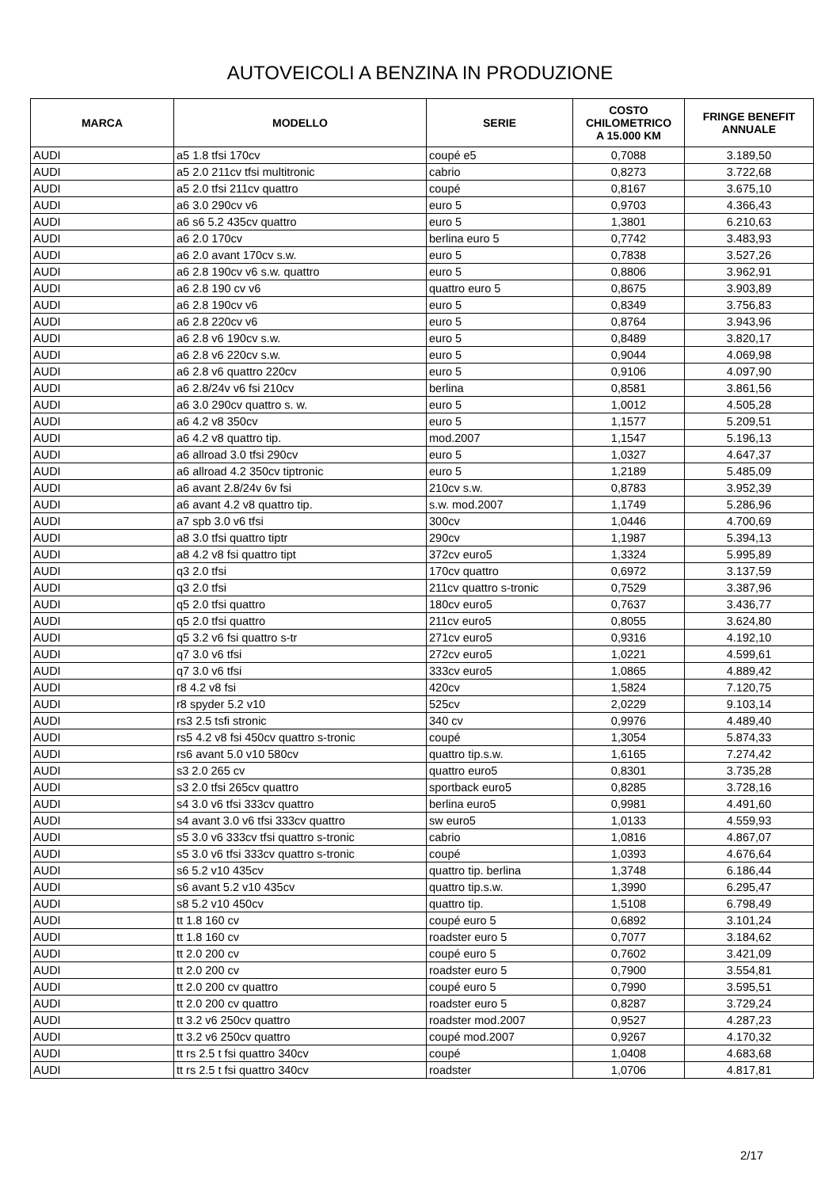AUTOVEICOLI A BENZINA IN PRODUZIONE
| MARCA | MODELLO | SERIE | COSTO CHILOMETRICO A 15.000 KM | FRINGE BENEFIT ANNUALE |
| --- | --- | --- | --- | --- |
| AUDI | a5 1.8 tfsi 170cv | coupé e5 | 0,7088 | 3.189,50 |
| AUDI | a5 2.0 211cv tfsi multitronic | cabrio | 0,8273 | 3.722,68 |
| AUDI | a5 2.0 tfsi 211cv quattro | coupé | 0,8167 | 3.675,10 |
| AUDI | a6 3.0 290cv v6 | euro 5 | 0,9703 | 4.366,43 |
| AUDI | a6 s6 5.2 435cv quattro | euro 5 | 1,3801 | 6.210,63 |
| AUDI | a6 2.0 170cv | berlina euro 5 | 0,7742 | 3.483,93 |
| AUDI | a6 2.0 avant 170cv s.w. | euro 5 | 0,7838 | 3.527,26 |
| AUDI | a6 2.8 190cv v6 s.w. quattro | euro 5 | 0,8806 | 3.962,91 |
| AUDI | a6 2.8 190 cv v6 | quattro euro 5 | 0,8675 | 3.903,89 |
| AUDI | a6 2.8 190cv v6 | euro 5 | 0,8349 | 3.756,83 |
| AUDI | a6 2.8 220cv v6 | euro 5 | 0,8764 | 3.943,96 |
| AUDI | a6 2.8 v6 190cv s.w. | euro 5 | 0,8489 | 3.820,17 |
| AUDI | a6 2.8 v6 220cv s.w. | euro 5 | 0,9044 | 4.069,98 |
| AUDI | a6 2.8 v6 quattro 220cv | euro 5 | 0,9106 | 4.097,90 |
| AUDI | a6 2.8/24v v6 fsi 210cv | berlina | 0,8581 | 3.861,56 |
| AUDI | a6 3.0 290cv quattro s. w. | euro 5 | 1,0012 | 4.505,28 |
| AUDI | a6 4.2 v8 350cv | euro 5 | 1,1577 | 5.209,51 |
| AUDI | a6 4.2 v8 quattro tip. | mod.2007 | 1,1547 | 5.196,13 |
| AUDI | a6 allroad 3.0 tfsi 290cv | euro 5 | 1,0327 | 4.647,37 |
| AUDI | a6 allroad 4.2 350cv tiptronic | euro 5 | 1,2189 | 5.485,09 |
| AUDI | a6 avant 2.8/24v 6v fsi | 210cv s.w. | 0,8783 | 3.952,39 |
| AUDI | a6 avant 4.2 v8 quattro tip. | s.w. mod.2007 | 1,1749 | 5.286,96 |
| AUDI | a7 spb 3.0 v6 tfsi | 300cv | 1,0446 | 4.700,69 |
| AUDI | a8 3.0 tfsi quattro tiptr | 290cv | 1,1987 | 5.394,13 |
| AUDI | a8 4.2 v8 fsi quattro tipt | 372cv euro5 | 1,3324 | 5.995,89 |
| AUDI | q3 2.0 tfsi | 170cv quattro | 0,6972 | 3.137,59 |
| AUDI | q3 2.0 tfsi | 211cv quattro s-tronic | 0,7529 | 3.387,96 |
| AUDI | q5 2.0 tfsi quattro | 180cv euro5 | 0,7637 | 3.436,77 |
| AUDI | q5 2.0 tfsi quattro | 211cv euro5 | 0,8055 | 3.624,80 |
| AUDI | q5 3.2 v6 fsi quattro s-tr | 271cv euro5 | 0,9316 | 4.192,10 |
| AUDI | q7 3.0 v6 tfsi | 272cv euro5 | 1,0221 | 4.599,61 |
| AUDI | q7 3.0 v6 tfsi | 333cv euro5 | 1,0865 | 4.889,42 |
| AUDI | r8 4.2 v8 fsi | 420cv | 1,5824 | 7.120,75 |
| AUDI | r8 spyder 5.2 v10 | 525cv | 2,0229 | 9.103,14 |
| AUDI | rs3 2.5 tsfi stronic | 340 cv | 0,9976 | 4.489,40 |
| AUDI | rs5 4.2 v8 fsi 450cv quattro s-tronic | coupé | 1,3054 | 5.874,33 |
| AUDI | rs6 avant 5.0 v10 580cv | quattro tip.s.w. | 1,6165 | 7.274,42 |
| AUDI | s3 2.0 265 cv | quattro euro5 | 0,8301 | 3.735,28 |
| AUDI | s3 2.0 tfsi 265cv quattro | sportback euro5 | 0,8285 | 3.728,16 |
| AUDI | s4 3.0 v6 tfsi 333cv quattro | berlina euro5 | 0,9981 | 4.491,60 |
| AUDI | s4 avant 3.0 v6 tfsi 333cv quattro | sw euro5 | 1,0133 | 4.559,93 |
| AUDI | s5 3.0 v6 333cv tfsi quattro s-tronic | cabrio | 1,0816 | 4.867,07 |
| AUDI | s5 3.0 v6 tfsi 333cv quattro s-tronic | coupé | 1,0393 | 4.676,64 |
| AUDI | s6 5.2 v10 435cv | quattro tip. berlina | 1,3748 | 6.186,44 |
| AUDI | s6 avant 5.2 v10 435cv | quattro tip.s.w. | 1,3990 | 6.295,47 |
| AUDI | s8 5.2 v10 450cv | quattro tip. | 1,5108 | 6.798,49 |
| AUDI | tt 1.8 160 cv | coupé euro 5 | 0,6892 | 3.101,24 |
| AUDI | tt 1.8 160 cv | roadster euro 5 | 0,7077 | 3.184,62 |
| AUDI | tt 2.0 200 cv | coupé euro 5 | 0,7602 | 3.421,09 |
| AUDI | tt 2.0 200 cv | roadster euro 5 | 0,7900 | 3.554,81 |
| AUDI | tt 2.0 200 cv quattro | coupé euro 5 | 0,7990 | 3.595,51 |
| AUDI | tt 2.0 200 cv quattro | roadster euro 5 | 0,8287 | 3.729,24 |
| AUDI | tt 3.2 v6 250cv quattro | roadster mod.2007 | 0,9527 | 4.287,23 |
| AUDI | tt 3.2 v6 250cv quattro | coupé mod.2007 | 0,9267 | 4.170,32 |
| AUDI | tt rs 2.5 t fsi quattro 340cv | coupé | 1,0408 | 4.683,68 |
| AUDI | tt rs 2.5 t fsi quattro 340cv | roadster | 1,0706 | 4.817,81 |
2/17